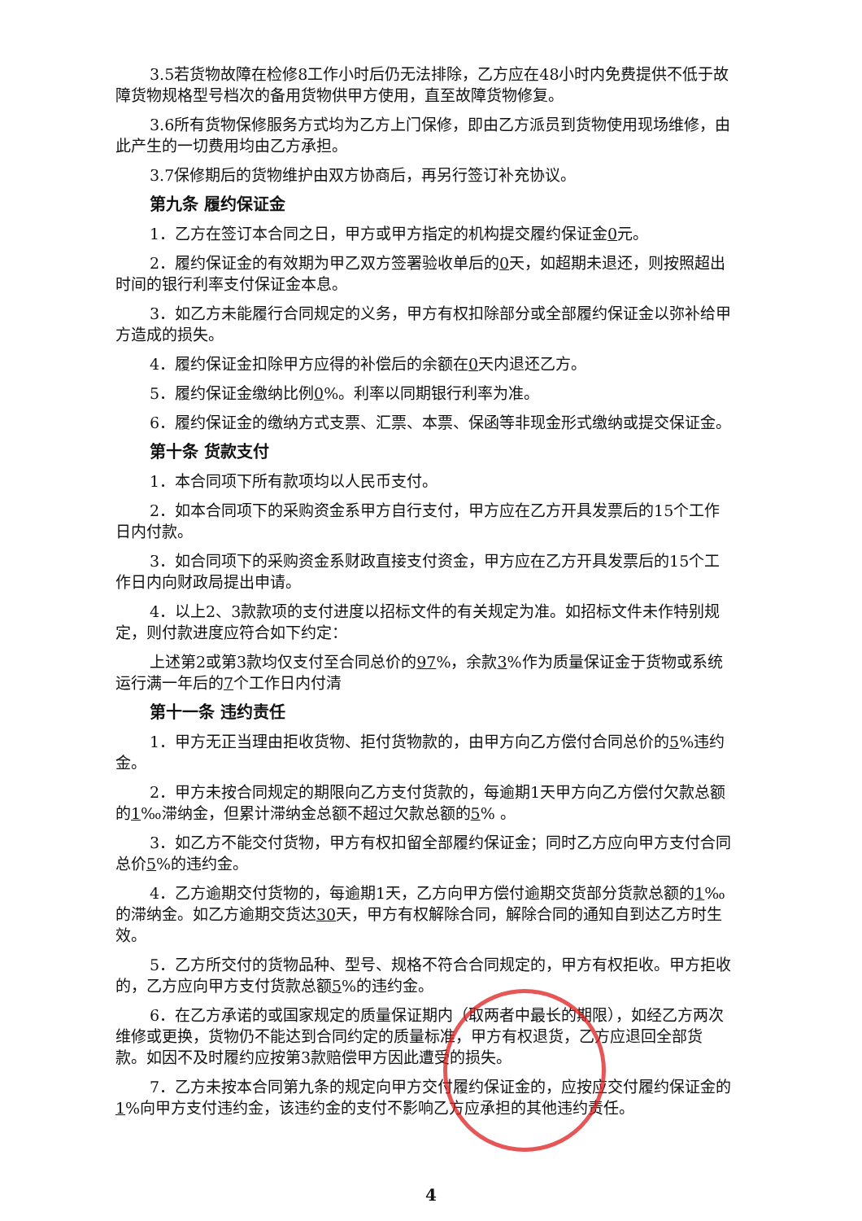3.5若货物故障在检修8工作小时后仍无法排除，乙方应在48小时内免费提供不低于故障货物规格型号档次的备用货物供甲方使用，直至故障货物修复。
3.6所有货物保修服务方式均为乙方上门保修，即由乙方派员到货物使用现场维修，由此产生的一切费用均由乙方承担。
3.7保修期后的货物维护由双方协商后，再另行签订补充协议。
第九条 履约保证金
1．乙方在签订本合同之日，甲方或甲方指定的机构提交履约保证金0元。
2．履约保证金的有效期为甲乙双方签署验收单后的0天，如超期未退还，则按照超出时间的银行利率支付保证金本息。
3．如乙方未能履行合同规定的义务，甲方有权扣除部分或全部履约保证金以弥补给甲方造成的损失。
4．履约保证金扣除甲方应得的补偿后的余额在0天内退还乙方。
5．履约保证金缴纳比例0%。利率以同期银行利率为准。
6．履约保证金的缴纳方式支票、汇票、本票、保函等非现金形式缴纳或提交保证金。
第十条 货款支付
1．本合同项下所有款项均以人民币支付。
2．如本合同项下的采购资金系甲方自行支付，甲方应在乙方开具发票后的15个工作日内付款。
3．如合同项下的采购资金系财政直接支付资金，甲方应在乙方开具发票后的15个工作日内向财政局提出申请。
4．以上2、3款款项的支付进度以招标文件的有关规定为准。如招标文件未作特别规定，则付款进度应符合如下约定：
上述第2或第3款均仅支付至合同总价的97%，余款3%作为质量保证金于货物或系统运行满一年后的7个工作日内付清
第十一条 违约责任
1．甲方无正当理由拒收货物、拒付货物款的，由甲方向乙方偿付合同总价的5%违约金。
2．甲方未按合同规定的期限向乙方支付货款的，每逾期1天甲方向乙方偿付欠款总额的1‰滞纳金，但累计滞纳金总额不超过欠款总额的5% 。
3．如乙方不能交付货物，甲方有权扣留全部履约保证金；同时乙方应向甲方支付合同总价5%的违约金。
4．乙方逾期交付货物的，每逾期1天，乙方向甲方偿付逾期交货部分货款总额的1‰的滞纳金。如乙方逾期交货达30天，甲方有权解除合同，解除合同的通知自到达乙方时生效。
5．乙方所交付的货物品种、型号、规格不符合合同规定的，甲方有权拒收。甲方拒收的，乙方应向甲方支付货款总额5%的违约金。
6．在乙方承诺的或国家规定的质量保证期内（取两者中最长的期限），如经乙方两次维修或更换，货物仍不能达到合同约定的质量标准，甲方有权退货，乙方应退回全部货款。如因不及时履约应按第3款赔偿甲方因此遭受的损失。
7．乙方未按本合同第九条的规定向甲方交付履约保证金的，应按应交付履约保证金的1%向甲方支付违约金，该违约金的支付不影响乙方应承担的其他违约责任。
4